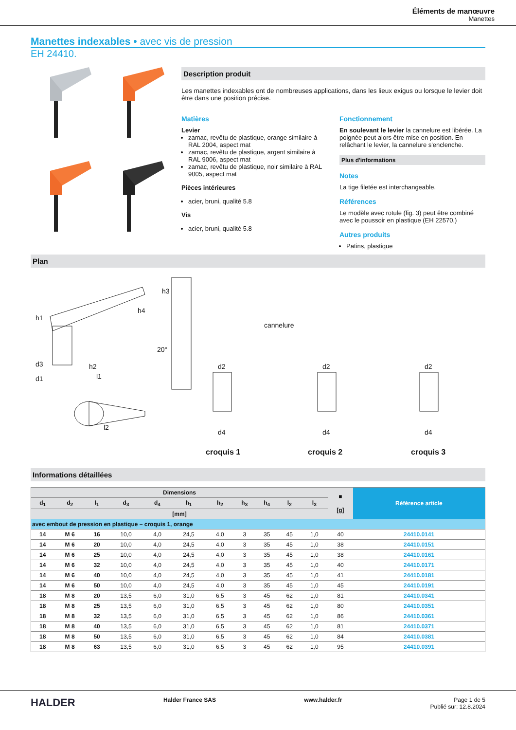Éléments de manœuvre
Manettes
Manettes indexables • avec vis de pression
EH 24410.
Description produit
Les manettes indexables ont de nombreuses applications, dans les lieux exigus ou lorsque le levier doit être dans une position précise.
Matières
Levier
zamac, revêtu de plastique, orange similaire à RAL 2004, aspect mat
zamac, revêtu de plastique, argent similaire à RAL 9006, aspect mat
zamac, revêtu de plastique, noir similaire à RAL 9005, aspect mat
Pièces intérieures
acier, bruni, qualité 5.8
Vis
acier, bruni, qualité 5.8
Fonctionnement
En soulevant le levier la cannelure est libérée. La poignée peut alors être mise en position. En relâchant le levier, la cannelure s'enclenche.
Plus d'informations
Notes
La tige filetée est interchangeable.
Références
Le modèle avec rotule (fig. 3) peut être combiné avec le poussoir en plastique (EH 22570.)
Autres produits
Patins, plastique
Plan
cannelure
h1
h4
h3
d3 h2
d1 l1
l2
20°
d2
d4
d2
d4
d2
d4
croquis 1 croquis 2 croquis 3
Informations détaillées
| Dimensions | | | | | | | | | | | ■ [g] | Référence article |
| --- | --- | --- | --- | --- | --- | --- | --- | --- | --- | --- | --- | --- |
| d<sub>1</sub> | d<sub>2</sub> | l<sub>1</sub> | d<sub>3</sub> | d<sub>4</sub> | h<sub>1</sub> | h<sub>2</sub> | h<sub>3</sub> | h<sub>4</sub> | l<sub>2</sub> | l<sub>3</sub> | | |
| [mm] | | | | | | | | | | | | |
| avec embout de pression en plastique – croquis 1, orange | | | | | | | | | | | | |
| 14 | M 6 | 16 | 10,0 | 4,0 | 24,5 | 4,0 | 3 | 35 | 45 | 1,0 | 40 | 24410.0141 |
| 14 | M 6 | 20 | 10,0 | 4,0 | 24,5 | 4,0 | 3 | 35 | 45 | 1,0 | 38 | 24410.0151 |
| 14 | M 6 | 25 | 10,0 | 4,0 | 24,5 | 4,0 | 3 | 35 | 45 | 1,0 | 38 | 24410.0161 |
| 14 | M 6 | 32 | 10,0 | 4,0 | 24,5 | 4,0 | 3 | 35 | 45 | 1,0 | 40 | 24410.0171 |
| 14 | M 6 | 40 | 10,0 | 4,0 | 24,5 | 4,0 | 3 | 35 | 45 | 1,0 | 41 | 24410.0181 |
| 14 | M 6 | 50 | 10,0 | 4,0 | 24,5 | 4,0 | 3 | 35 | 45 | 1,0 | 45 | 24410.0191 |
| 18 | M 8 | 20 | 13,5 | 6,0 | 31,0 | 6,5 | 3 | 45 | 62 | 1,0 | 81 | 24410.0341 |
| 18 | M 8 | 25 | 13,5 | 6,0 | 31,0 | 6,5 | 3 | 45 | 62 | 1,0 | 80 | 24410.0351 |
| 18 | M 8 | 32 | 13,5 | 6,0 | 31,0 | 6,5 | 3 | 45 | 62 | 1,0 | 86 | 24410.0361 |
| 18 | M 8 | 40 | 13,5 | 6,0 | 31,0 | 6,5 | 3 | 45 | 62 | 1,0 | 81 | 24410.0371 |
| 18 | M 8 | 50 | 13,5 | 6,0 | 31,0 | 6,5 | 3 | 45 | 62 | 1,0 | 84 | 24410.0381 |
| 18 | M 8 | 63 | 13,5 | 6,0 | 31,0 | 6,5 | 3 | 45 | 62 | 1,0 | 95 | 24410.0391 |
HALDER Halder France SAS www.halder.fr Page 1 de 5
Publié sur: 12.8.2024